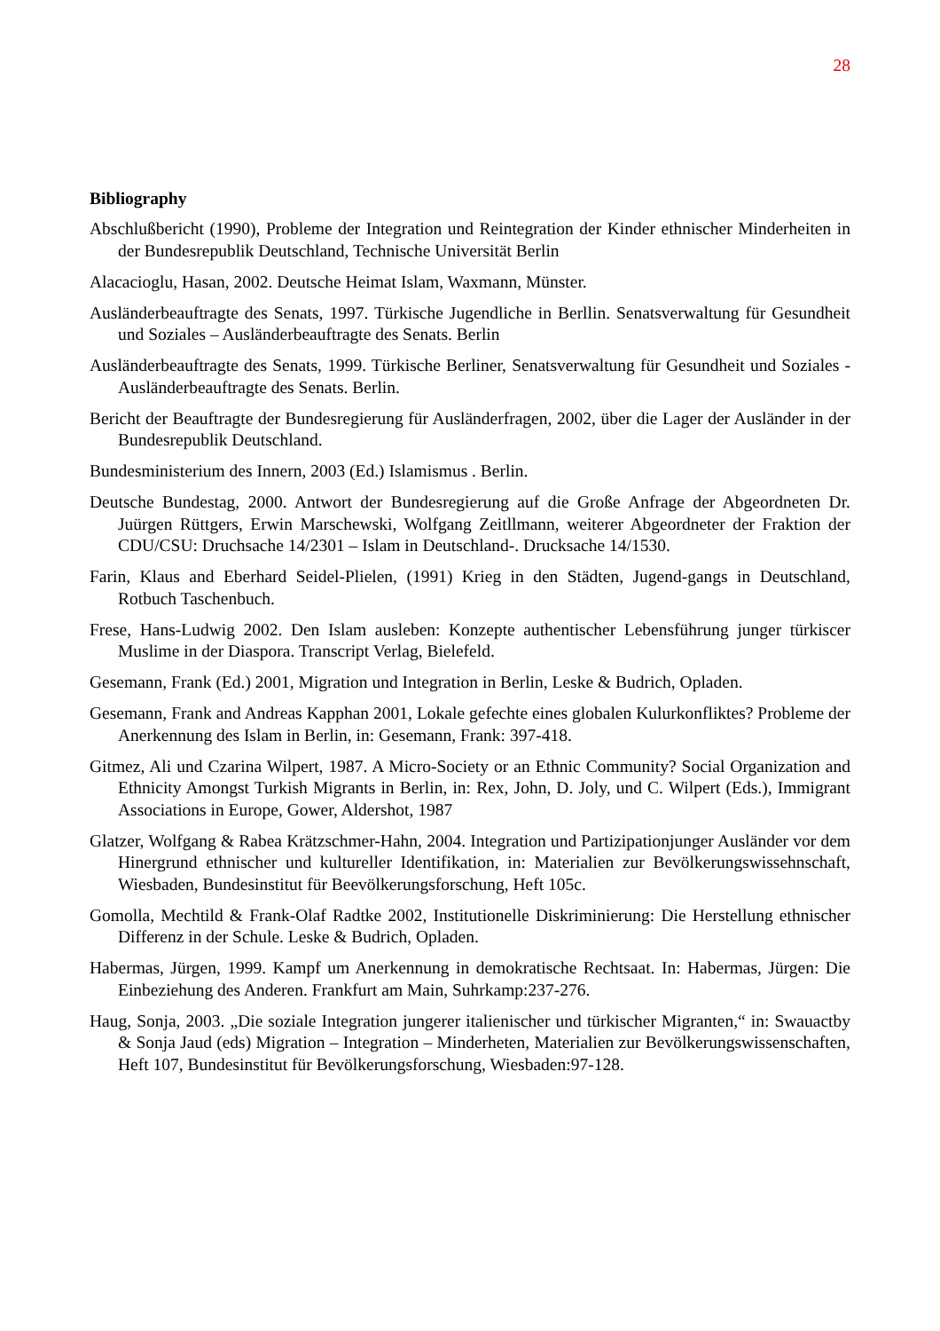28
Bibliography
Abschlußbericht (1990), Probleme der Integration und Reintegration der Kinder ethnischer Minderheiten in der Bundesrepublik Deutschland, Technische Universität Berlin
Alacacioglu, Hasan, 2002. Deutsche Heimat Islam, Waxmann, Münster.
Ausländerbeauftragte des Senats, 1997. Türkische Jugendliche in Berllin. Senatsverwaltung für Gesundheit und Soziales – Ausländerbeauftragte des Senats. Berlin
Ausländerbeauftragte des Senats, 1999. Türkische Berliner, Senatsverwaltung für Gesundheit und Soziales - Ausländerbeauftragte des Senats. Berlin.
Bericht der Beauftragte der Bundesregierung für Ausländerfragen, 2002, über die Lager der Ausländer in der Bundesrepublik Deutschland.
Bundesministerium des Innern, 2003 (Ed.) Islamismus . Berlin.
Deutsche Bundestag, 2000. Antwort der Bundesregierung auf die Große Anfrage der Abgeordneten Dr. Juürgen Rüttgers, Erwin Marschewski, Wolfgang Zeitllmann, weiterer Abgeordneter der Fraktion der CDU/CSU: Druchsache 14/2301 – Islam in Deutschland-. Drucksache 14/1530.
Farin, Klaus and Eberhard Seidel-Plielen, (1991) Krieg in den Städten, Jugend-gangs in Deutschland, Rotbuch Taschenbuch.
Frese, Hans-Ludwig 2002. Den Islam ausleben: Konzepte authentischer Lebensführung junger türkiscer Muslime in der Diaspora. Transcript Verlag, Bielefeld.
Gesemann, Frank (Ed.) 2001, Migration und Integration in Berlin, Leske & Budrich, Opladen.
Gesemann, Frank and Andreas Kapphan 2001, Lokale gefechte eines globalen Kulurkonfliktes? Probleme der Anerkennung des Islam in Berlin, in: Gesemann, Frank: 397-418.
Gitmez, Ali und Czarina Wilpert, 1987. A Micro-Society or an Ethnic Community? Social Organization and Ethnicity Amongst Turkish Migrants in Berlin, in: Rex, John, D. Joly, und C. Wilpert (Eds.), Immigrant Associations in Europe, Gower, Aldershot, 1987
Glatzer, Wolfgang & Rabea Krätzschmer-Hahn, 2004. Integration und Partizipationjunger Ausländer vor dem Hinergrund ethnischer und kultureller Identifikation, in: Materialien zur Bevölkerungswissehnschaft, Wiesbaden, Bundesinstitut für Beevölkerungsforschung, Heft 105c.
Gomolla, Mechtild & Frank-Olaf Radtke 2002, Institutionelle Diskriminierung: Die Herstellung ethnischer Differenz in der Schule. Leske & Budrich, Opladen.
Habermas, Jürgen, 1999. Kampf um Anerkennung in demokratische Rechtsaat. In: Habermas, Jürgen: Die Einbeziehung des Anderen. Frankfurt am Main, Suhrkamp:237-276.
Haug, Sonja, 2003. „Die soziale Integration jungerer italienischer und türkischer Migranten,“ in: Swauactby & Sonja Jaud (eds) Migration – Integration – Minderheten, Materialien zur Bevölkerungswissenschaften, Heft 107, Bundesinstitut für Bevölkerungsforschung, Wiesbaden:97-128.